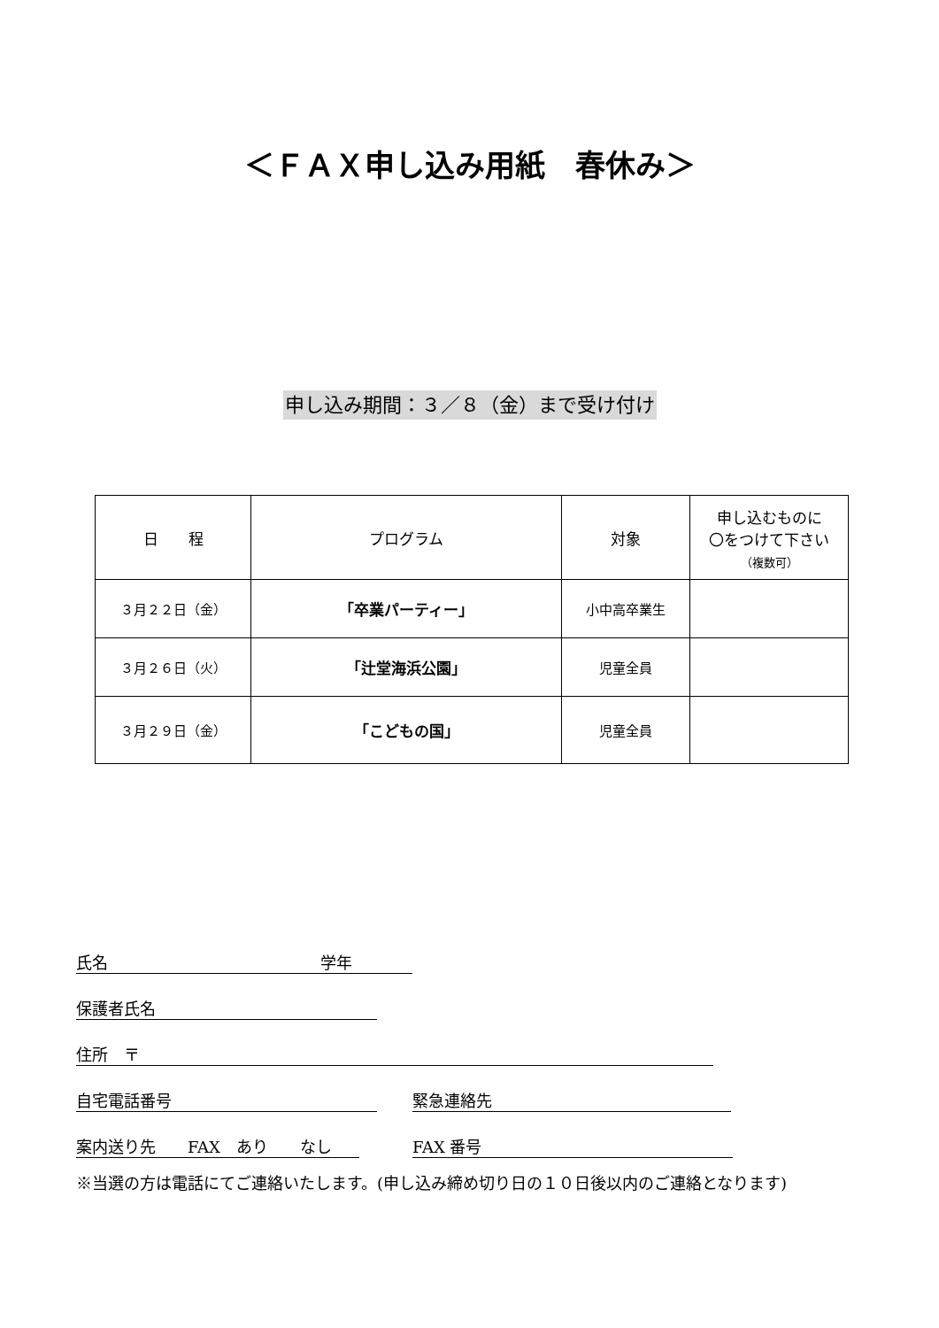＜ＦＡＸ申し込み用紙　春休み＞
申し込み期間：３／８（金）まで受け付け
| 日 程 | プログラム | 対象 | 申し込むものに 〇をつけて下さい （複数可） |
| --- | --- | --- | --- |
| ３月２２日（金） | 「卒業パーティー」 | 小中高卒業生 | |
| ３月２６日（火） | 「辻堂海浜公園」 | 児童全員 | |
| ３月２９日（金） | 「こどもの国」 | 児童全員 | |
氏名 学年
保護者氏名
住所　〒
自宅電話番号 緊急連絡先
案内送り先　　FAX　あり　　なし FAX 番号
※当選の方は電話にてご連絡いたします。(申し込み締め切り日の１０日後以内のご連絡となります)